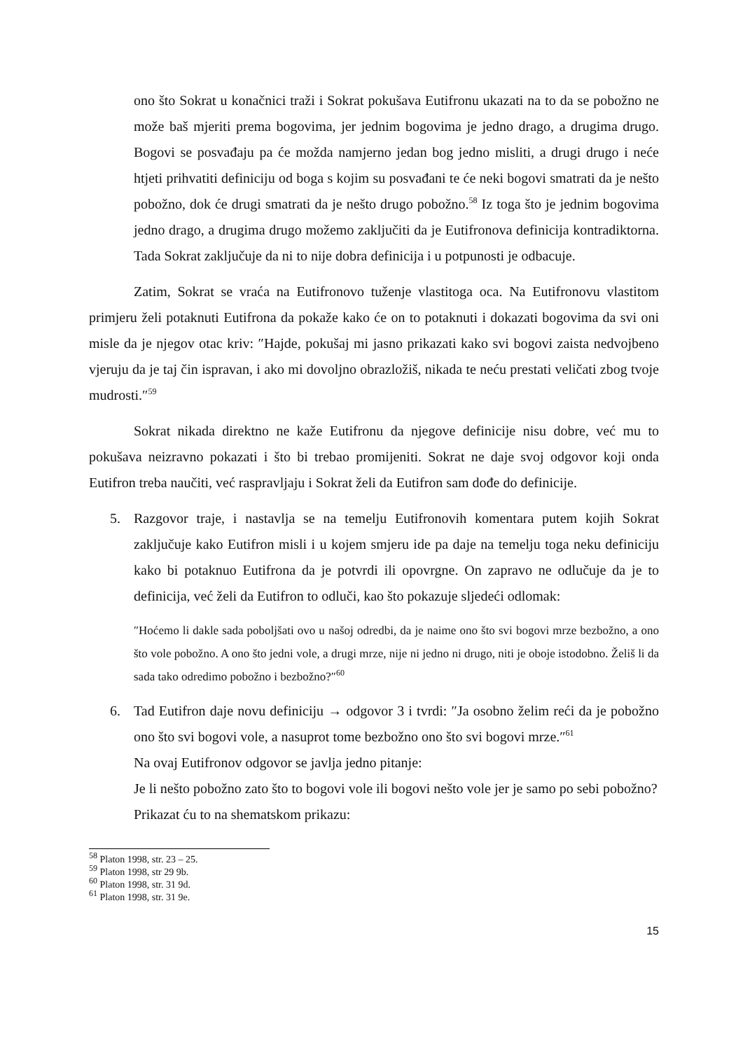ono što Sokrat u konačnici traži i Sokrat pokušava Eutifronu ukazati na to da se pobožno ne može baš mjeriti prema bogovima, jer jednim bogovima je jedno drago, a drugima drugo. Bogovi se posvađaju pa će možda namjerno jedan bog jedno misliti, a drugi drugo i neće htjeti prihvatiti definiciju od boga s kojim su posvađani te će neki bogovi smatrati da je nešto pobožno, dok će drugi smatrati da je nešto drugo pobožno.<sup>58</sup> Iz toga što je jednim bogovima jedno drago, a drugima drugo možemo zaključiti da je Eutifronova definicija kontradiktorna. Tada Sokrat zaključuje da ni to nije dobra definicija i u potpunosti je odbacuje.
Zatim, Sokrat se vraća na Eutifronovo tuženje vlastitoga oca. Na Eutifronovu vlastitom primjeru želi potaknuti Eutifrona da pokaže kako će on to potaknuti i dokazati bogovima da svi oni misle da je njegov otac kriv: ″Hajde, pokušaj mi jasno prikazati kako svi bogovi zaista nedvojbeno vjeruju da je taj čin ispravan, i ako mi dovoljno obrazložiš, nikada te neću prestati veličati zbog tvoje mudrosti.″<sup>59</sup>
Sokrat nikada direktno ne kaže Eutifronu da njegove definicije nisu dobre, već mu to pokušava neizravno pokazati i što bi trebao promijeniti. Sokrat ne daje svoj odgovor koji onda Eutifron treba naučiti, već raspravljaju i Sokrat želi da Eutifron sam dođe do definicije.
5. Razgovor traje, i nastavlja se na temelju Eutifronovih komentara putem kojih Sokrat zaključuje kako Eutifron misli i u kojem smjeru ide pa daje na temelju toga neku definiciju kako bi potaknuo Eutifrona da je potvrdi ili opovrgne. On zapravo ne odlučuje da je to definicija, već želi da Eutifron to odluči, kao što pokazuje sljedeći odlomak:
″Hoćemo li dakle sada poboljšati ovo u našoj odredbi, da je naime ono što svi bogovi mrze bezbožno, a ono što vole pobožno. A ono što jedni vole, a drugi mrze, nije ni jedno ni drugo, niti je oboje istodobno. Želiš li da sada tako odredimo pobožno i bezbožno?″<sup>60</sup>
6. Tad Eutifron daje novu definiciju → odgovor 3 i tvrdi: ″Ja osobno želim reći da je pobožno ono što svi bogovi vole, a nasuprot tome bezbožno ono što svi bogovi mrze.″<sup>61</sup>
Na ovaj Eutifronov odgovor se javlja jedno pitanje:
Je li nešto pobožno zato što to bogovi vole ili bogovi nešto vole jer je samo po sebi pobožno?
Prikazat ću to na shematskom prikazu:
<sup>58</sup> Platon 1998, str. 23 – 25.
<sup>59</sup> Platon 1998, str 29 9b.
<sup>60</sup> Platon 1998, str. 31 9d.
<sup>61</sup> Platon 1998, str. 31 9e.
15